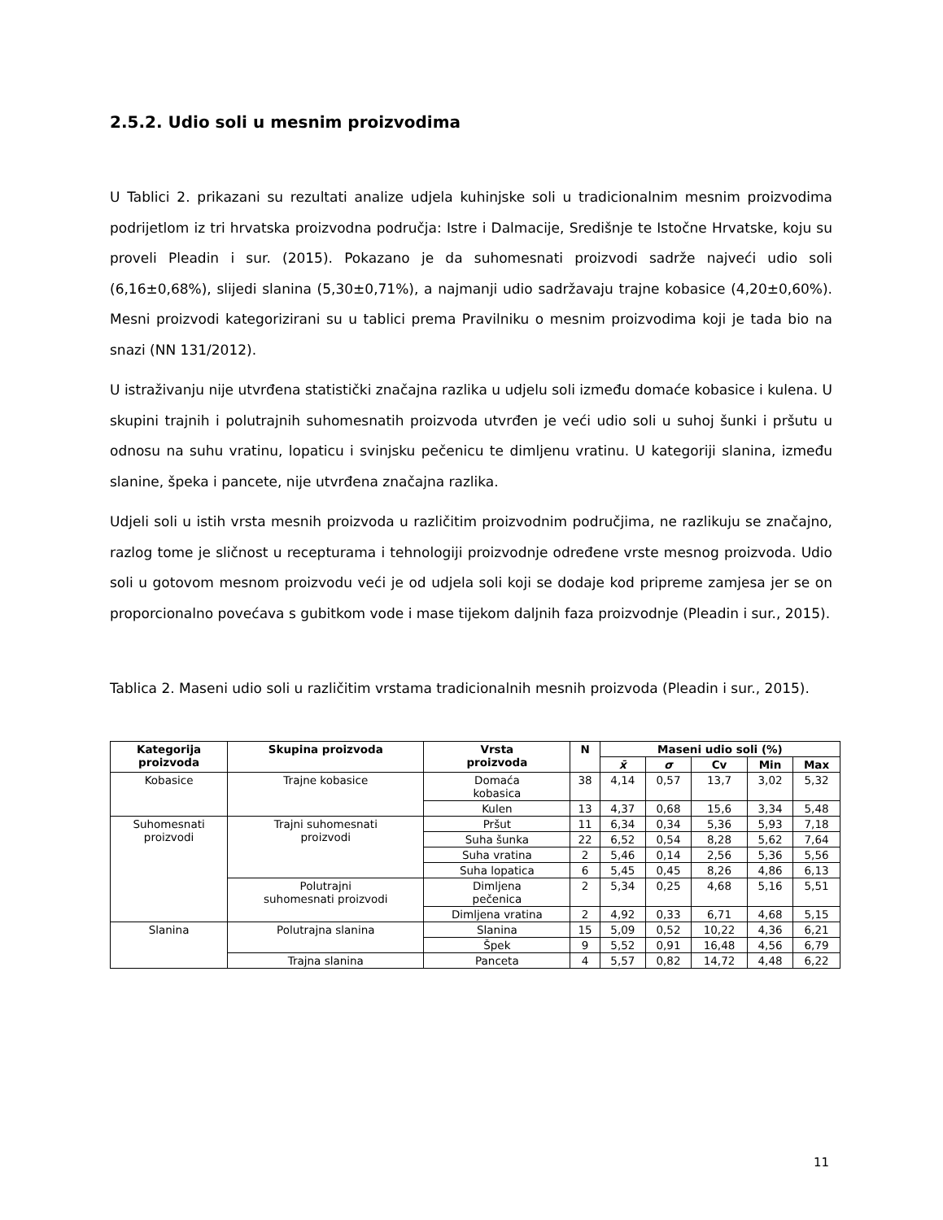2.5.2. Udio soli u mesnim proizvodima
U Tablici 2. prikazani su rezultati analize udjela kuhinjske soli u tradicionalnim mesnim proizvodima podrijetlom iz tri hrvatska proizvodna područja: Istre i Dalmacije, Središnje te Istočne Hrvatske, koju su proveli Pleadin i sur. (2015). Pokazano je da suhomesnati proizvodi sadrže najveći udio soli (6,16±0,68%), slijedi slanina (5,30±0,71%), a najmanji udio sadržavaju trajne kobasice (4,20±0,60%). Mesni proizvodi kategorizirani su u tablici prema Pravilniku o mesnim proizvodima koji je tada bio na snazi (NN 131/2012).
U istraživanju nije utvrđena statistički značajna razlika u udjelu soli između domaće kobasice i kulena. U skupini trajnih i polutrajnih suhomesnatih proizvoda utvrđen je veći udio soli u suhoj šunki i pršutu u odnosu na suhu vratinu, lopaticu i svinjsku pečenicu te dimljenu vratinu. U kategoriji slanina, između slanine, špeka i pancete, nije utvrđena značajna razlika.
Udjeli soli u istih vrsta mesnih proizvoda u različitim proizvodnim područjima, ne razlikuju se značajno, razlog tome je sličnost u recepturama i tehnologiji proizvodnje određene vrste mesnog proizvoda. Udio soli u gotovom mesnom proizvodu veći je od udjela soli koji se dodaje kod pripreme zamjesa jer se on proporcionalno povećava s gubitkom vode i mase tijekom daljnih faza proizvodnje (Pleadin i sur., 2015).
Tablica 2. Maseni udio soli u različitim vrstama tradicionalnih mesnih proizvoda (Pleadin i sur., 2015).
| Kategorija proizvoda | Skupina proizvoda | Vrsta proizvoda | N | Maseni udio soli (%) | | | | |
| --- | --- | --- | --- | --- | --- | --- | --- | --- |
| | | | | x̄ | σ | Cv | Min | Max |
| Kobasice | Trajne kobasice | Domaća kobasica | 38 | 4,14 | 0,57 | 13,7 | 3,02 | 5,32 |
| | | Kulen | 13 | 4,37 | 0,68 | 15,6 | 3,34 | 5,48 |
| Suhomesnati proizvodi | Trajni suhomesnati proizvodi | Pršut | 11 | 6,34 | 0,34 | 5,36 | 5,93 | 7,18 |
| | | Suha šunka | 22 | 6,52 | 0,54 | 8,28 | 5,62 | 7,64 |
| | | Suha vratina | 2 | 5,46 | 0,14 | 2,56 | 5,36 | 5,56 |
| | | Suha lopatica | 6 | 5,45 | 0,45 | 8,26 | 4,86 | 6,13 |
| | Polutrajni suhomesnati proizvodi | Dimljena pečenica | 2 | 5,34 | 0,25 | 4,68 | 5,16 | 5,51 |
| | | Dimljena vratina | 2 | 4,92 | 0,33 | 6,71 | 4,68 | 5,15 |
| Slanina | Polutrajna slanina | Slanina | 15 | 5,09 | 0,52 | 10,22 | 4,36 | 6,21 |
| | | Špek | 9 | 5,52 | 0,91 | 16,48 | 4,56 | 6,79 |
| | Trajna slanina | Panceta | 4 | 5,57 | 0,82 | 14,72 | 4,48 | 6,22 |
11